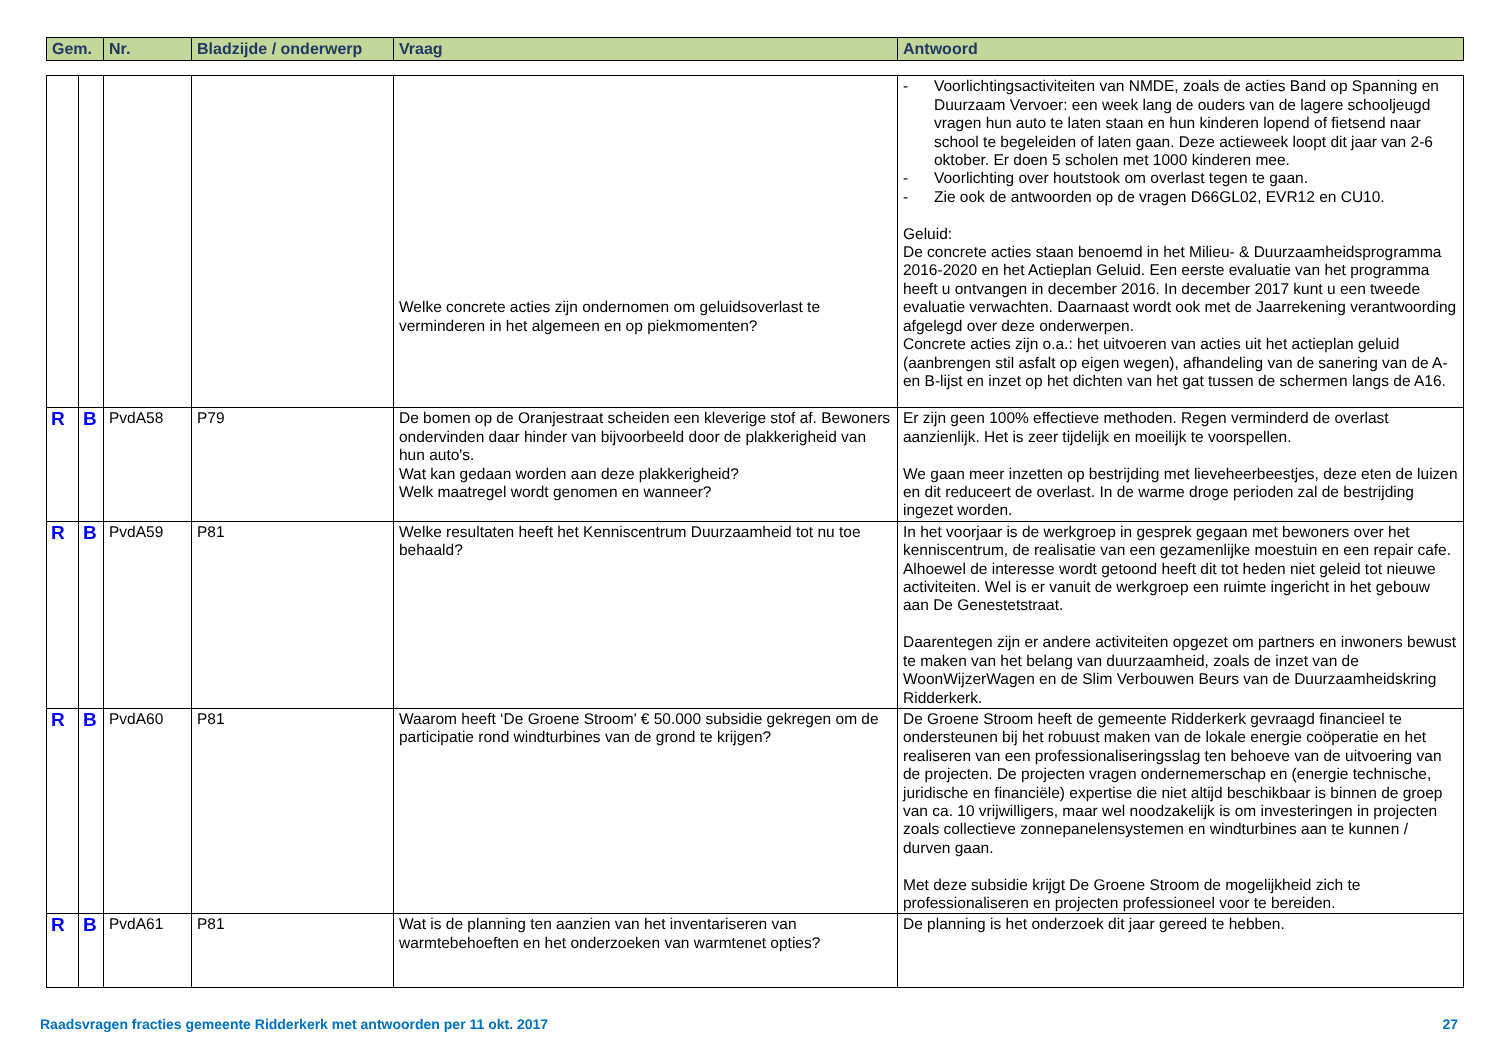| Gem. | Nr. | Bladzijde / onderwerp | Vraag | Antwoord |
| --- | --- | --- | --- | --- |
| | | | | Welke concrete acties zijn ondernomen om geluidsoverlast te verminderen in het algemeen en op piekmomenten? | - Voorlichtingsactiviteiten van NMDE, zoals de acties Band op Spanning en Duurzaam Vervoer: een week lang de ouders van de lagere schooljeugd vragen hun auto te laten staan en hun kinderen lopend of fietsend naar school te begeleiden of laten gaan. Deze actieweek loopt dit jaar van 2-6 oktober. Er doen 5 scholen met 1000 kinderen mee. - Voorlichting over houtstook om overlast tegen te gaan. - Zie ook de antwoorden op de vragen D66GL02, EVR12 en CU10. Geluid: De concrete acties staan benoemd in het Milieu- & Duurzaamheidsprogramma 2016-2020 en het Actieplan Geluid. Een eerste evaluatie van het programma heeft u ontvangen in december 2016. In december 2017 kunt u een tweede evaluatie verwachten. Daarnaast wordt ook met de Jaarrekening verantwoording afgelegd over deze onderwerpen. Concrete acties zijn o.a.: het uitvoeren van acties uit het actieplan geluid (aanbrengen stil asfalt op eigen wegen), afhandeling van de sanering van de A- en B-lijst en inzet op het dichten van het gat tussen de schermen langs de A16. |
| R | B | PvdA58 | P79 | De bomen op de Oranjestraat scheiden een kleverige stof af. Bewoners ondervinden daar hinder van bijvoorbeeld door de plakkerigheid van hun auto's. Wat kan gedaan worden aan deze plakkerigheid? Welk maatregel wordt genomen en wanneer? | Er zijn geen 100% effectieve methoden. Regen verminderd de overlast aanzienlijk. Het is zeer tijdelijk en moeilijk te voorspellen. We gaan meer inzetten op bestrijding met lieveheerbeestjes, deze eten de luizen en dit reduceert de overlast. In de warme droge perioden zal de bestrijding ingezet worden. |
| R | B | PvdA59 | P81 | Welke resultaten heeft het Kenniscentrum Duurzaamheid tot nu toe behaald? | In het voorjaar is de werkgroep in gesprek gegaan met bewoners over het kenniscentrum, de realisatie van een gezamenlijke moestuin en een repair cafe. Alhoewel de interesse wordt getoond heeft dit tot heden niet geleid tot nieuwe activiteiten. Wel is er vanuit de werkgroep een ruimte ingericht in het gebouw aan De Genestetstraat. Daarentegen zijn er andere activiteiten opgezet om partners en inwoners bewust te maken van het belang van duurzaamheid, zoals de inzet van de WoonWijzerWagen en de Slim Verbouwen Beurs van de Duurzaamheidskring Ridderkerk. |
| R | B | PvdA60 | P81 | Waarom heeft ‘De Groene Stroom’ € 50.000 subsidie gekregen om de participatie rond windturbines van de grond te krijgen? | De Groene Stroom heeft de gemeente Ridderkerk gevraagd financieel te ondersteunen bij het robuust maken van de lokale energie coöperatie en het realiseren van een professionaliseringsslag ten behoeve van de uitvoering van de projecten. De projecten vragen ondernemerschap en (energie technische, juridische en financiële) expertise die niet altijd beschikbaar is binnen de groep van ca. 10 vrijwilligers, maar wel noodzakelijk is om investeringen in projecten zoals collectieve zonnepanelensystemen en windturbines aan te kunnen / durven gaan. Met deze subsidie krijgt De Groene Stroom de mogelijkheid zich te professionaliseren en projecten professioneel voor te bereiden. |
| R | B | PvdA61 | P81 | Wat is de planning ten aanzien van het inventariseren van warmtebehoeften en het onderzoeken van warmtenet opties? | De planning is het onderzoek dit jaar gereed te hebben. |
Raadsvragen fracties gemeente Ridderkerk met antwoorden per 11 okt. 2017 27